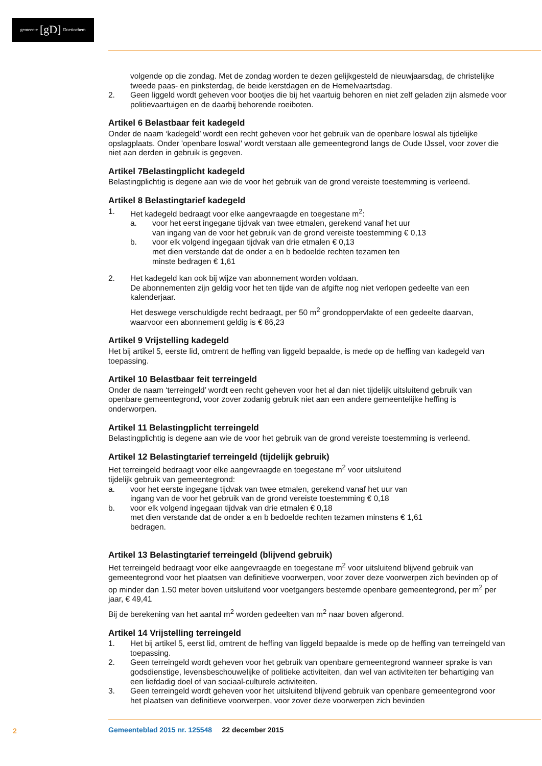gemeente [gD] Doetinchem
volgende op die zondag. Met de zondag worden te dezen gelijkgesteld de nieuwjaarsdag, de christelijke tweede paas- en pinksterdag, de beide kerstdagen en de Hemelvaartsdag.
2. Geen liggeld wordt geheven voor bootjes die bij het vaartuig behoren en niet zelf geladen zijn alsmede voor politievaartuigen en de daarbij behorende roeiboten.
Artikel 6 Belastbaar feit kadegeld
Onder de naam ‘kadegeld’ wordt een recht geheven voor het gebruik van de openbare loswal als tijdelijke opslagplaats. Onder 'openbare loswal' wordt verstaan alle gemeentegrond langs de Oude IJssel, voor zover die niet aan derden in gebruik is gegeven.
Artikel 7Belastingplicht kadegeld
Belastingplichtig is degene aan wie de voor het gebruik van de grond vereiste toestemming is verleend.
Artikel 8 Belastingtarief kadegeld
1. Het kadegeld bedraagt voor elke aangevraagde en toegestane m<sup>2</sup>:
a. voor het eerst ingegane tijdvak van twee etmalen, gerekend vanaf het uur
van ingang van de voor het gebruik van de grond vereiste toestemming € 0,13
b. voor elk volgend ingegaan tijdvak van drie etmalen € 0,13
met dien verstande dat de onder a en b bedoelde rechten tezamen ten
minste bedragen € 1,61
2. Het kadegeld kan ook bij wijze van abonnement worden voldaan.
De abonnementen zijn geldig voor het ten tijde van de afgifte nog niet verlopen gedeelte van een kalenderjaar.
Het deswege verschuldigde recht bedraagt, per 50 m<sup>2</sup> grondoppervlakte of een gedeelte daarvan, waarvoor een abonnement geldig is € 86,23
Artikel 9 Vrijstelling kadegeld
Het bij artikel 5, eerste lid, omtrent de heffing van liggeld bepaalde, is mede op de heffing van kadegeld van toepassing.
Artikel 10 Belastbaar feit terreingeld
Onder de naam ‘terreingeld’ wordt een recht geheven voor het al dan niet tijdelijk uitsluitend gebruik van openbare gemeentegrond, voor zover zodanig gebruik niet aan een andere gemeentelijke heffing is onderworpen.
Artikel 11 Belastingplicht terreingeld
Belastingplichtig is degene aan wie de voor het gebruik van de grond vereiste toestemming is verleend.
Artikel 12 Belastingtarief terreingeld (tijdelijk gebruik)
Het terreingeld bedraagt voor elke aangevraagde en toegestane m<sup>2</sup> voor uitsluitend
tijdelijk gebruik van gemeentegrond:
a. voor het eerste ingegane tijdvak van twee etmalen, gerekend vanaf het uur van
ingang van de voor het gebruik van de grond vereiste toestemming € 0,18
b. voor elk volgend ingegaan tijdvak van drie etmalen € 0,18
met dien verstande dat de onder a en b bedoelde rechten tezamen minstens € 1,61
bedragen.
Artikel 13 Belastingtarief terreingeld (blijvend gebruik)
Het terreingeld bedraagt voor elke aangevraagde en toegestane m<sup>2</sup> voor uitsluitend blijvend gebruik van gemeentegrond voor het plaatsen van definitieve voorwerpen, voor zover deze voorwerpen zich bevinden op of op minder dan 1.50 meter boven uitsluitend voor voetgangers bestemde openbare gemeentegrond, per m<sup>2</sup> per jaar, € 49,41
Bij de berekening van het aantal m<sup>2</sup> worden gedeelten van m<sup>2</sup> naar boven afgerond.
Artikel 14 Vrijstelling terreingeld
1. Het bij artikel 5, eerst lid, omtrent de heffing van liggeld bepaalde is mede op de heffing van terreingeld van toepassing.
2. Geen terreingeld wordt geheven voor het gebruik van openbare gemeentegrond wanneer sprake is van godsdienstige, levensbeschouwelijke of politieke activiteiten, dan wel van activiteiten ter behartiging van een liefdadig doel of van sociaal-culturele activiteiten.
3. Geen terreingeld wordt geheven voor het uitsluitend blijvend gebruik van openbare gemeentegrond voor het plaatsen van definitieve voorwerpen, voor zover deze voorwerpen zich bevinden
2
Gemeenteblad 2015 nr. 125548 22 december 2015